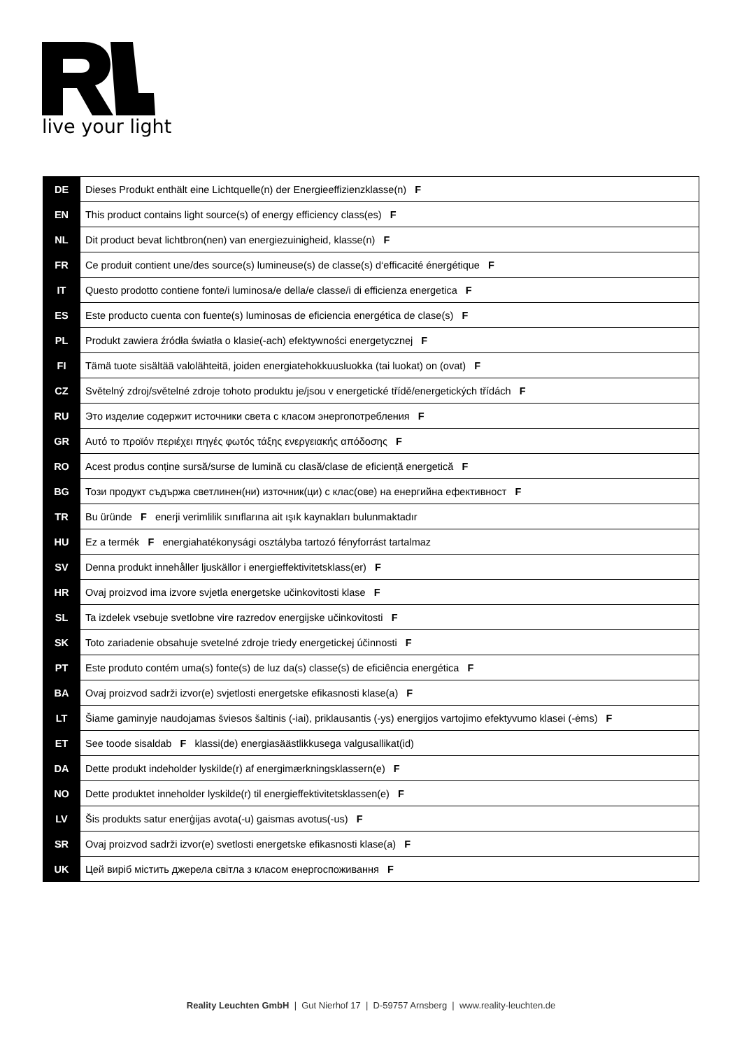live your light
| DE | Dieses Produkt enthält eine Lichtquelle(n) der Energieeffizienzklasse(n) F |
| EN | This product contains light source(s) of energy efficiency class(es) F |
| NL | Dit product bevat lichtbron(nen) van energiezuinigheid, klasse(n) F |
| FR | Ce produit contient une/des source(s) lumineuse(s) de classe(s) d‘efficacité énergétique F |
| IT | Questo prodotto contiene fonte/i luminosa/e della/e classe/i di efficienza energetica F |
| ES | Este producto cuenta con fuente(s) luminosas de eficiencia energética de clase(s) F |
| PL | Produkt zawiera źródła światła o klasie(-ach) efektywności energetycznej F |
| FI | Tämä tuote sisältää valolähteitä, joiden energiatehokkuusluokka (tai luokat) on (ovat) F |
| CZ | Světelný zdroj/světelné zdroje tohoto produktu je/jsou v energetické třídě/energetických třídách F |
| RU | Это изделие содержит источники света с класом энергопотребления F |
| GR | Αυτό το προϊόν περιέχει πηγές φωτός τάξης ενεργειακής απόδοσης F |
| RO | Acest produs conține sursă/surse de lumină cu clasă/clase de eficiență energetică F |
| BG | Този продукт съдържа светлинен(ни) източник(ци) с клас(ове) на енергийна ефективност F |
| TR | Bu üründe F enerji verimlilik sınıflarına ait ışık kaynakları bulunmaktadır |
| HU | Ez a termék F energiahatékonysági osztályba tartozó fényforrást tartalmaz |
| SV | Denna produkt innehåller ljuskällor i energieffektivitetsklass(er) F |
| HR | Ovaj proizvod ima izvore svjetla energetske učinkovitosti klase F |
| SL | Ta izdelek vsebuje svetlobne vire razredov energijske učinkovitosti F |
| SK | Toto zariadenie obsahuje svetelné zdroje triedy energetickej účinnosti F |
| PT | Este produto contém uma(s) fonte(s) de luz da(s) classe(s) de eficiência energética F |
| BA | Ovaj proizvod sadrži izvor(e) svjetlosti energetske efikasnosti klase(a) F |
| LT | Šiame gaminyje naudojamas šviesos šaltinis (-iai), priklausantis (-ys) energijos vartojimo efektyvumo klasei (-ėms) F |
| ET | See toode sisaldab F klassi(de) energiasäästlikkusega valgusallikat(id) |
| DA | Dette produkt indeholder lyskilde(r) af energimærkningsklassern(e) F |
| NO | Dette produktet inneholder lyskilde(r) til energieffektivitetsklassen(e) F |
| LV | Šis produkts satur enerģijas avota(-u) gaismas avotus(-us) F |
| SR | Ovaj proizvod sadrži izvor(e) svetlosti energetske efikasnosti klase(a) F |
| UK | Цей виріб містить джерела світла з класом енергоспоживання F |
Reality Leuchten GmbH | Gut Nierhof 17 | D-59757 Arnsberg | www.reality-leuchten.de